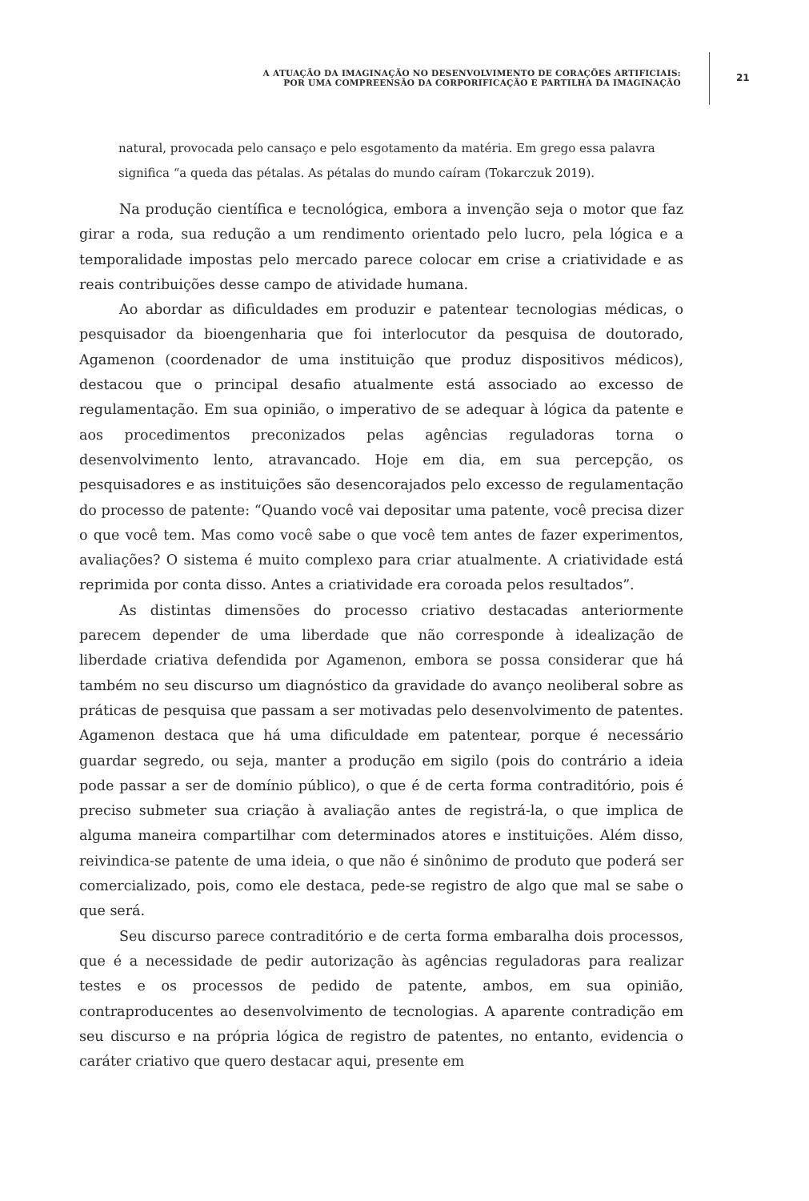A ATUAÇÃO DA IMAGINAÇÃO NO DESENVOLVIMENTO DE CORAÇÕES ARTIFICIAIS:
POR UMA COMPREENSÃO DA CORPORIFICAÇÃO E PARTILHA DA IMAGINAÇÃO
21
natural, provocada pelo cansaço e pelo esgotamento da matéria. Em grego essa palavra significa “a queda das pétalas. As pétalas do mundo caíram (Tokarczuk 2019).
Na produção científica e tecnológica, embora a invenção seja o motor que faz girar a roda, sua redução a um rendimento orientado pelo lucro, pela lógica e a temporalidade impostas pelo mercado parece colocar em crise a criatividade e as reais contribuições desse campo de atividade humana.
Ao abordar as dificuldades em produzir e patentear tecnologias médicas, o pesquisador da bioengenharia que foi interlocutor da pesquisa de doutorado, Agamenon (coordenador de uma instituição que produz dispositivos médicos), destacou que o principal desafio atualmente está associado ao excesso de regulamentação. Em sua opinião, o imperativo de se adequar à lógica da patente e aos procedimentos preconizados pelas agências reguladoras torna o desenvolvimento lento, atravancado. Hoje em dia, em sua percepção, os pesquisadores e as instituições são desencorajados pelo excesso de regulamentação do processo de patente: “Quando você vai depositar uma patente, você precisa dizer o que você tem. Mas como você sabe o que você tem antes de fazer experimentos, avaliações? O sistema é muito complexo para criar atualmente. A criatividade está reprimida por conta disso. Antes a criatividade era coroada pelos resultados”.
As distintas dimensões do processo criativo destacadas anteriormente parecem depender de uma liberdade que não corresponde à idealização de liberdade criativa defendida por Agamenon, embora se possa considerar que há também no seu discurso um diagnóstico da gravidade do avanço neoliberal sobre as práticas de pesquisa que passam a ser motivadas pelo desenvolvimento de patentes. Agamenon destaca que há uma dificuldade em patentear, porque é necessário guardar segredo, ou seja, manter a produção em sigilo (pois do contrário a ideia pode passar a ser de domínio público), o que é de certa forma contraditório, pois é preciso submeter sua criação à avaliação antes de registrá-la, o que implica de alguma maneira compartilhar com determinados atores e instituições. Além disso, reivindica-se patente de uma ideia, o que não é sinônimo de produto que poderá ser comercializado, pois, como ele destaca, pede-se registro de algo que mal se sabe o que será.
Seu discurso parece contraditório e de certa forma embaralha dois processos, que é a necessidade de pedir autorização às agências reguladoras para realizar testes e os processos de pedido de patente, ambos, em sua opinião, contraproducentes ao desenvolvimento de tecnologias. A aparente contradição em seu discurso e na própria lógica de registro de patentes, no entanto, evidencia o caráter criativo que quero destacar aqui, presente em